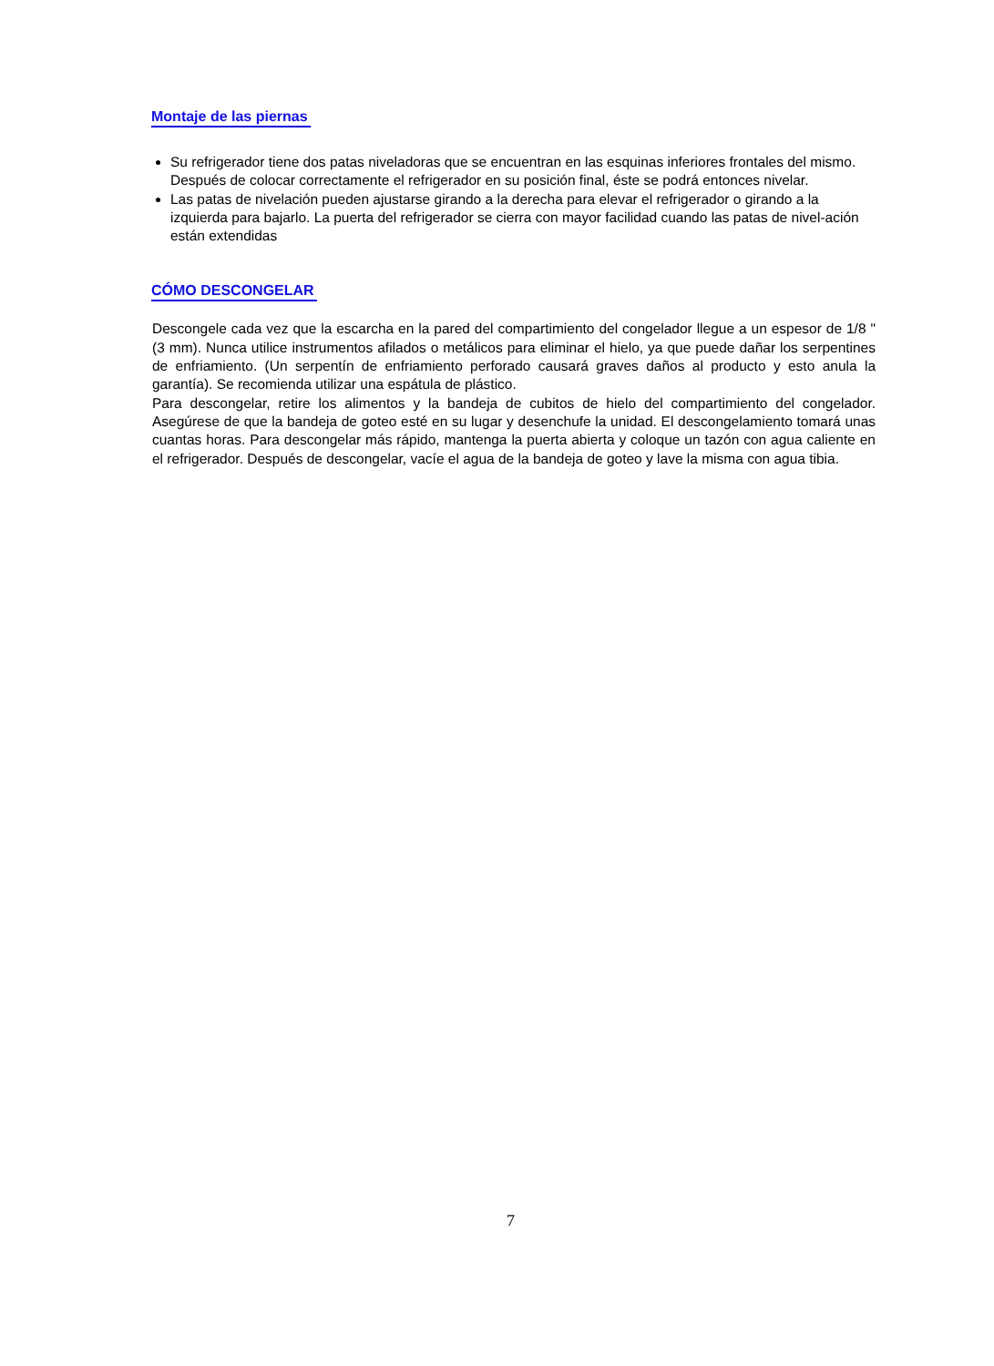Montaje de las piernas
Su refrigerador tiene dos patas niveladoras que se encuentran en las esquinas inferiores frontales del mismo. Después de colocar correctamente el refrigerador en su posición final, éste se podrá entonces nivelar.
Las patas de nivelación pueden ajustarse girando a la derecha para elevar el refrigerador o girando a la izquierda para bajarlo. La puerta del refrigerador se cierra con mayor facilidad cuando las patas de nivel-ación están extendidas
CÓMO DESCONGELAR
Descongele cada vez que la escarcha en la pared del compartimiento del congelador llegue a un espesor de 1/8 " (3 mm). Nunca utilice instrumentos afilados o metálicos para eliminar el hielo, ya que puede dañar los serpentines de enfriamiento. (Un serpentín de enfriamiento perforado causará graves daños al producto y esto anula la garantía). Se recomienda utilizar una espátula de plástico.
Para descongelar, retire los alimentos y la bandeja de cubitos de hielo del compartimiento del congelador. Asegúrese de que la bandeja de goteo esté en su lugar y desenchufe la unidad. El descongelamiento tomará unas cuantas horas. Para descongelar más rápido, mantenga la puerta abierta y coloque un tazón con agua caliente en el refrigerador. Después de descongelar, vacíe el agua de la bandeja de goteo y lave la misma con agua tibia.
7